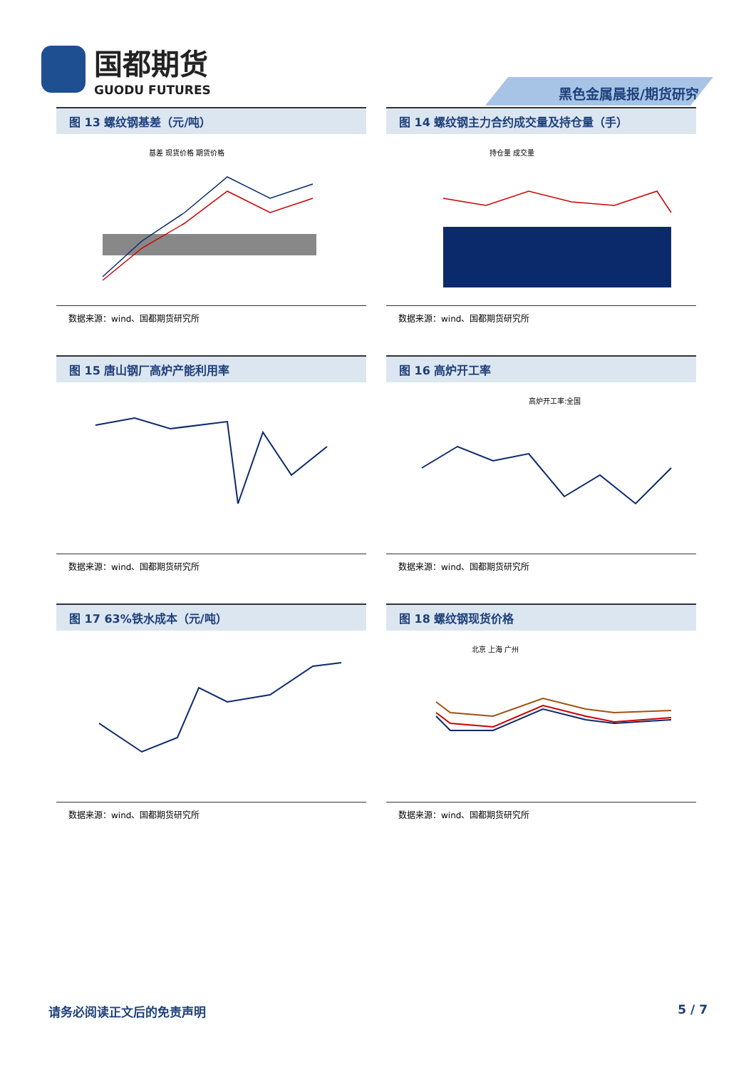国都期货
GUODU FUTURES
黑色金属晨报/期货研究
图 13 螺纹钢基差（元/吨）
基差 现货价格 期货价格
数据来源：wind、国都期货研究所
图 14 螺纹钢主力合约成交量及持仓量（手）
持仓量 成交量
数据来源：wind、国都期货研究所
图 15 唐山钢厂高炉产能利用率
数据来源：wind、国都期货研究所
图 16 高炉开工率
高炉开工率:全国
数据来源：wind、国都期货研究所
图 17 63%铁水成本（元/吨）
数据来源：wind、国都期货研究所
图 18 螺纹钢现货价格
北京 上海 广州
数据来源：wind、国都期货研究所
请务必阅读正文后的免责声明 5 / 7